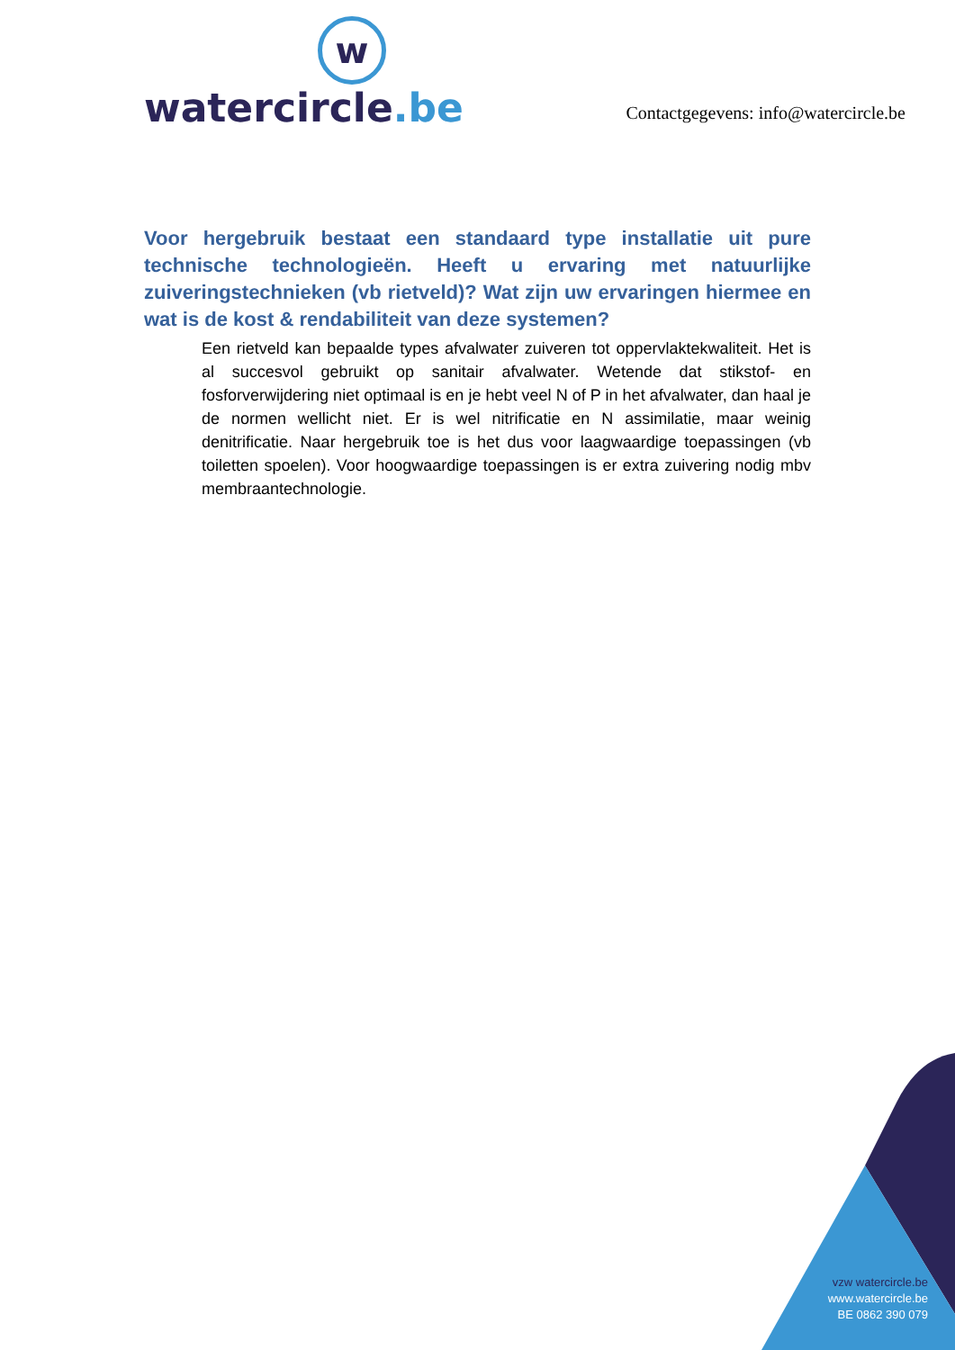w
watercircle.be
Contactgegevens: info@watercircle.be
Voor hergebruik bestaat een standaard type installatie uit pure technische technologieën. Heeft u ervaring met natuurlijke zuiveringstechnieken (vb rietveld)? Wat zijn uw ervaringen hiermee en wat is de kost & rendabiliteit van deze systemen?
Een rietveld kan bepaalde types afvalwater zuiveren tot oppervlaktekwaliteit. Het is al succesvol gebruikt op sanitair afvalwater. Wetende dat stikstof- en fosforverwijdering niet optimaal is en je hebt veel N of P in het afvalwater, dan haal je de normen wellicht niet. Er is wel nitrificatie en N assimilatie, maar weinig denitrificatie. Naar hergebruik toe is het dus voor laagwaardige toepassingen (vb toiletten spoelen). Voor hoogwaardige toepassingen is er extra zuivering nodig mbv membraantechnologie.
vzw watercircle.be
www.watercircle.be
BE 0862 390 079